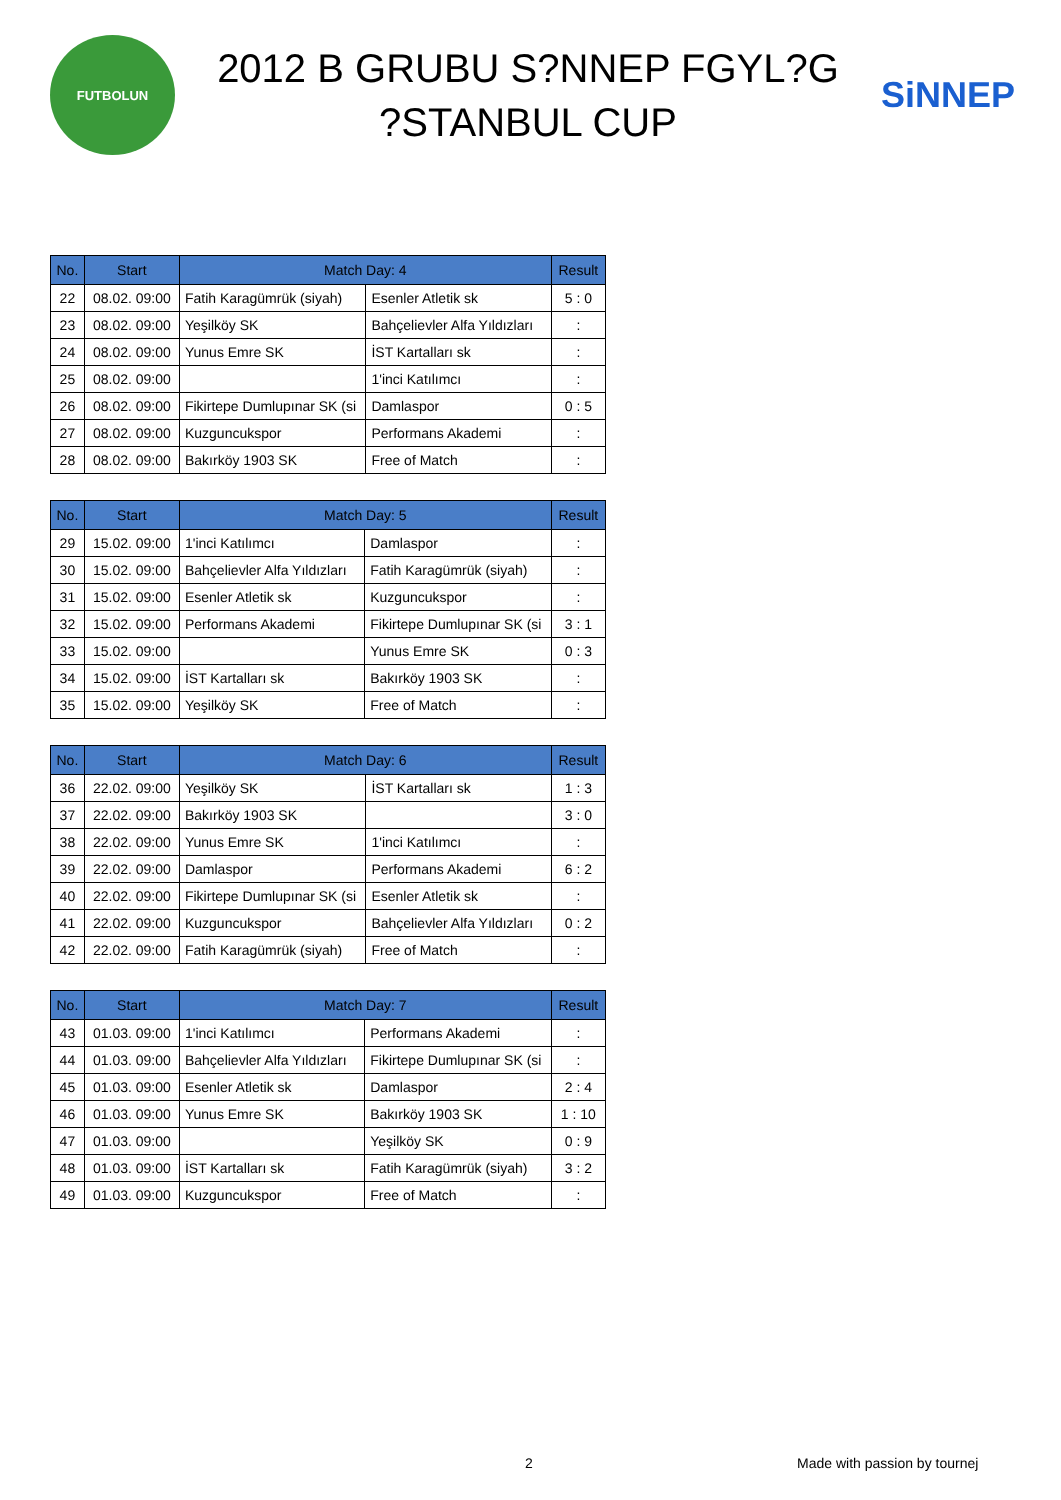FUTBOLUN
2012 B GRUBU S?NNEP FGYL?G
?STANBUL CUP
SiNNEP
| No. | Start | Match Day: 4 | | Result |
| --- | --- | --- | --- | --- |
| 22 | 08.02. 09:00 | Fatih Karagümrük (siyah) | Esenler Atletik sk | 5 : 0 |
| 23 | 08.02. 09:00 | Yeşilköy SK | Bahçelievler Alfa Yıldızları | : |
| 24 | 08.02. 09:00 | Yunus Emre SK | İST Kartalları sk | : |
| 25 | 08.02. 09:00 | | 1'inci Katılımcı | : |
| 26 | 08.02. 09:00 | Fikirtepe Dumlupınar SK (si | Damlaspor | 0 : 5 |
| 27 | 08.02. 09:00 | Kuzguncukspor | Performans Akademi | : |
| 28 | 08.02. 09:00 | Bakırköy 1903 SK | Free of Match | : |
| No. | Start | Match Day: 5 | | Result |
| --- | --- | --- | --- | --- |
| 29 | 15.02. 09:00 | 1'inci Katılımcı | Damlaspor | : |
| 30 | 15.02. 09:00 | Bahçelievler Alfa Yıldızları | Fatih Karagümrük (siyah) | : |
| 31 | 15.02. 09:00 | Esenler Atletik sk | Kuzguncukspor | : |
| 32 | 15.02. 09:00 | Performans Akademi | Fikirtepe Dumlupınar SK (si | 3 : 1 |
| 33 | 15.02. 09:00 | | Yunus Emre SK | 0 : 3 |
| 34 | 15.02. 09:00 | İST Kartalları sk | Bakırköy 1903 SK | : |
| 35 | 15.02. 09:00 | Yeşilköy SK | Free of Match | : |
| No. | Start | Match Day: 6 | | Result |
| --- | --- | --- | --- | --- |
| 36 | 22.02. 09:00 | Yeşilköy SK | İST Kartalları sk | 1 : 3 |
| 37 | 22.02. 09:00 | Bakırköy 1903 SK | | 3 : 0 |
| 38 | 22.02. 09:00 | Yunus Emre SK | 1'inci Katılımcı | : |
| 39 | 22.02. 09:00 | Damlaspor | Performans Akademi | 6 : 2 |
| 40 | 22.02. 09:00 | Fikirtepe Dumlupınar SK (si | Esenler Atletik sk | : |
| 41 | 22.02. 09:00 | Kuzguncukspor | Bahçelievler Alfa Yıldızları | 0 : 2 |
| 42 | 22.02. 09:00 | Fatih Karagümrük (siyah) | Free of Match | : |
| No. | Start | Match Day: 7 | | Result |
| --- | --- | --- | --- | --- |
| 43 | 01.03. 09:00 | 1'inci Katılımcı | Performans Akademi | : |
| 44 | 01.03. 09:00 | Bahçelievler Alfa Yıldızları | Fikirtepe Dumlupınar SK (si | : |
| 45 | 01.03. 09:00 | Esenler Atletik sk | Damlaspor | 2 : 4 |
| 46 | 01.03. 09:00 | Yunus Emre SK | Bakırköy 1903 SK | 1 : 10 |
| 47 | 01.03. 09:00 | | Yeşilköy SK | 0 : 9 |
| 48 | 01.03. 09:00 | İST Kartalları sk | Fatih Karagümrük (siyah) | 3 : 2 |
| 49 | 01.03. 09:00 | Kuzguncukspor | Free of Match | : |
2 Made with passion by tournej